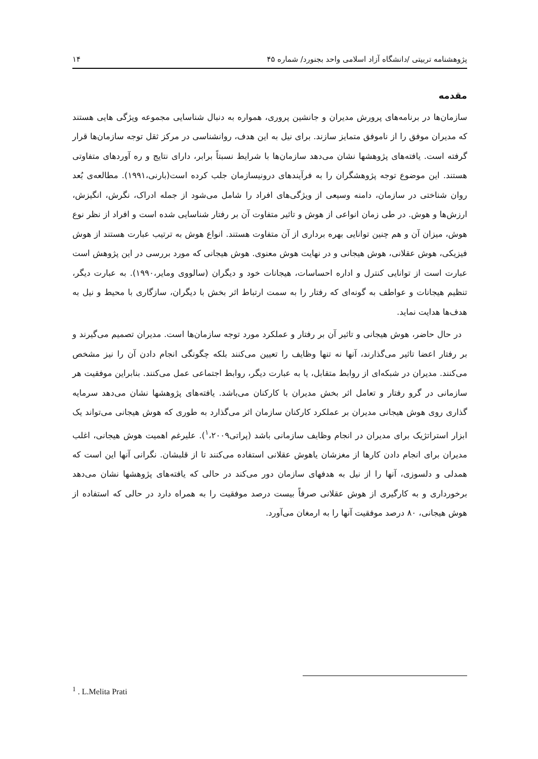پژوهشنامه تربیتی /دانشگاه آزاد اسلامی واحد بجنورد/ شماره ۴۵ ۱۴
مقدمه
سازمان‌ها در برنامه‌های پرورش مدیران و جانشین پروری، همواره به دنبال شناسایی مجموعه ویژگی هایی هستند که مدیران موفق را از ناموفق متمایز سازند. برای نیل به این هدف، روانشناسی در مرکز ثقل توجه سازمان‌ها قرار گرفته است. یافته‌های پژوهشها نشان می‌دهد سازمان‌ها با شرایط نسبتاً برابر، دارای نتایج و ره آوردهای متفاوتی هستند. این موضوع توجه پژوهشگران را به فرآیندهای درونیسازمان جلب کرده است(بارنی،۱۹۹۱). مطالعه‌ی بُعد روان شناختی در سازمان، دامنه وسیعی از ویژگی‌های افراد را شامل می‌شود از جمله ادراک، نگرش، انگیزش، ارزش‌ها و هوش. در طی زمان انواعی از هوش و تاثیر متفاوت آن بر رفتار شناسایی شده است و افراد از نظر نوع هوش، میزان آن و هم چنین توانایی بهره برداری از آن متفاوت هستند. انواع هوش به ترتیب عبارت هستند از هوش فیزیکی، هوش عقلانی، هوش هیجانی و در نهایت هوش معنوی. هوش هیجانی که مورد بررسی در این پژوهش است عبارت است از توانایی کنترل و اداره احساسات، هیجانات خود و دیگران (سالووی ومایر،۱۹۹۰). به عبارت دیگر، تنظیم هیجانات و عواطف به گونه‌ای که رفتار را به سمت ارتباط اثر بخش با دیگران، سازگاری با محیط و نیل به هدف‌ها هدایت نماید.
در حال حاضر، هوش هیجانی و تاثیر آن بر رفتار و عملکرد مورد توجه سازمان‌ها است. مدیران تصمیم می‌گیرند و بر رفتار اعضا تاثیر می‌گذارند، آنها نه تنها وظایف را تعیین می‌کنند بلکه چگونگی انجام دادن آن را نیز مشخص می‌کنند. مدیران در شبکه‌ای از روابط متقابل، یا به عبارت دیگر، روابط اجتماعی عمل می‌کنند. بنابراین موفقیت هر سازمانی در گرو رفتار و تعامل اثر بخش مدیران با کارکنان می‌باشد. یافته‌های پژوهشها نشان می‌دهد سرمایه گذاری روی هوش هیجانی مدیران بر عملکرد کارکنان سازمان اثر می‌گذارد به طوری که هوش هیجانی می‌تواند یک ابزار استراتژیک برای مدیران در انجام وظایف سازمانی باشد (پراتی<sup>۱</sup>،۲۰۰۹). علیرغم اهمیت هوش هیجانی، اغلب مدیران برای انجام دادن کارها از مغزشان یاهوش عقلانی استفاده می‌کنند تا از قلبشان. نگرانی آنها این است که همدلی و دلسوزی، آنها را از نیل به هدفهای سازمان دور می‌کند در حالی که یافته‌های پژوهشها نشان می‌دهد برخورداری و به کارگیری از هوش عقلانی صرفاً بیست درصد موفقیت را به همراه دارد در حالی که استفاده از هوش هیجانی، ۸۰ درصد موفقیت آنها را به ارمغان می‌آورد.
<sup>1</sup> . L.Melita Prati